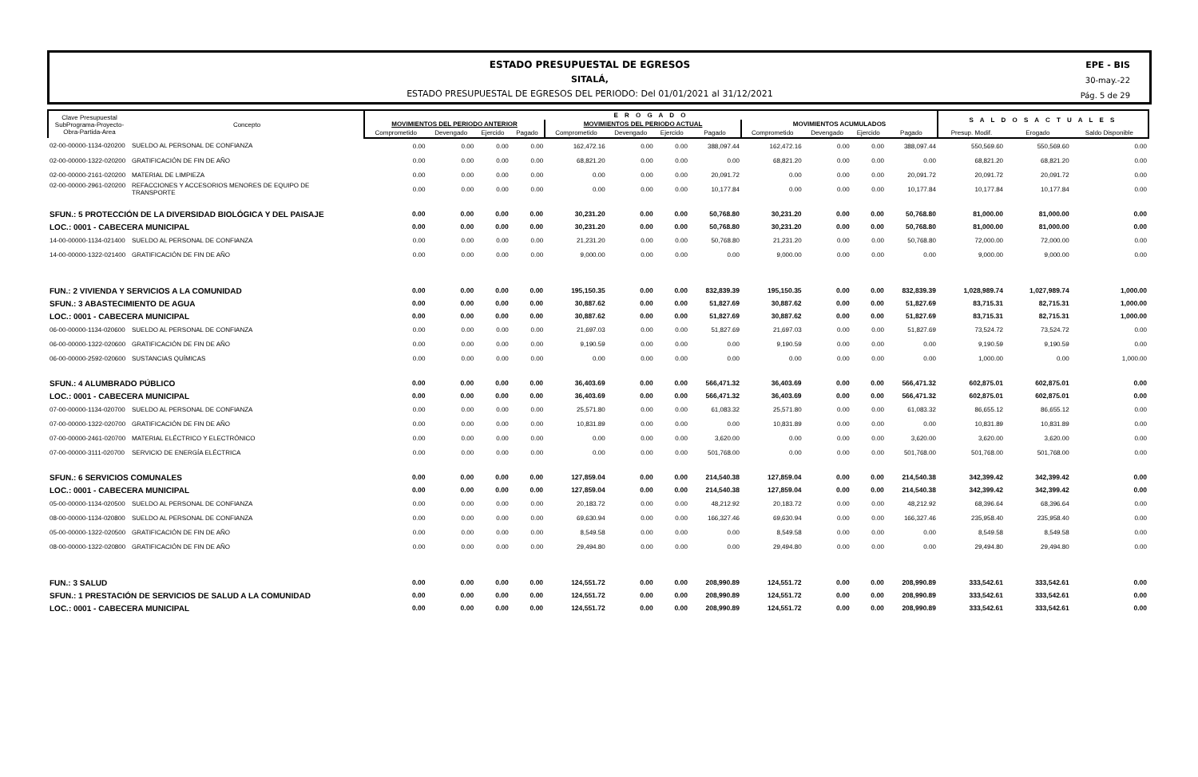ESTADO PRESUPUESTAL DE EGRESOS
SITALÁ,
ESTADO PRESUPUESTAL DE EGRESOS DEL PERIODO: Del 01/01/2021 al 31/12/2021
EPE - BIS
30-may.-22
Pág. 5 de 29
| Clave Presupuestal SubPrograma-Proyecto- Obra-Partida-Area | Concepto | E R O G A D O | | | | | | | | | | | | S A L D O S A C T U A L E S | | |
| --- | --- | --- | --- | --- | --- | --- | --- | --- | --- | --- | --- | --- | --- | --- | --- | --- |
| | | MOVIMIENTOS DEL PERIODO ANTERIOR | | | | MOVIMIENTOS DEL PERIODO ACTUAL | | | | MOVIMIENTOS ACUMULADOS | | | | | | |
| | | Comprometido | Devengado | Ejercido | Pagado | Comprometido | Devengado | Ejercido | Pagado | Comprometido | Devengado | Ejercido | Pagado | Presup. Modif. | Erogado | Saldo Disponible |
| 02-00-00000-1134-020200 | SUELDO AL PERSONAL DE CONFIANZA | 0.00 | 0.00 | 0.00 | 0.00 | 162,472.16 | 0.00 | 0.00 | 388,097.44 | 162,472.16 | 0.00 | 0.00 | 388,097.44 | 550,569.60 | 550,569.60 | 0.00 |
| 02-00-00000-1322-020200 | GRATIFICACIÓN DE FIN DE AÑO | 0.00 | 0.00 | 0.00 | 0.00 | 68,821.20 | 0.00 | 0.00 | 0.00 | 68,821.20 | 0.00 | 0.00 | 0.00 | 68,821.20 | 68,821.20 | 0.00 |
| 02-00-00000-2161-020200 | MATERIAL DE LIMPIEZA | 0.00 | 0.00 | 0.00 | 0.00 | 0.00 | 0.00 | 0.00 | 20,091.72 | 0.00 | 0.00 | 0.00 | 20,091.72 | 20,091.72 | 20,091.72 | 0.00 |
| 02-00-00000-2961-020200 | REFACCIONES Y ACCESORIOS MENORES DE EQUIPO DE TRANSPORTE | 0.00 | 0.00 | 0.00 | 0.00 | 0.00 | 0.00 | 0.00 | 10,177.84 | 0.00 | 0.00 | 0.00 | 10,177.84 | 10,177.84 | 10,177.84 | 0.00 |
| SFUN.: 5 PROTECCIÓN DE LA DIVERSIDAD BIOLÓGICA Y DEL PAISAJE | | 0.00 | 0.00 | 0.00 | 0.00 | 30,231.20 | 0.00 | 0.00 | 50,768.80 | 30,231.20 | 0.00 | 0.00 | 50,768.80 | 81,000.00 | 81,000.00 | 0.00 |
| LOC.: 0001 - CABECERA MUNICIPAL | | 0.00 | 0.00 | 0.00 | 0.00 | 30,231.20 | 0.00 | 0.00 | 50,768.80 | 30,231.20 | 0.00 | 0.00 | 50,768.80 | 81,000.00 | 81,000.00 | 0.00 |
| 14-00-00000-1134-021400 | SUELDO AL PERSONAL DE CONFIANZA | 0.00 | 0.00 | 0.00 | 0.00 | 21,231.20 | 0.00 | 0.00 | 50,768.80 | 21,231.20 | 0.00 | 0.00 | 50,768.80 | 72,000.00 | 72,000.00 | 0.00 |
| 14-00-00000-1322-021400 | GRATIFICACIÓN DE FIN DE AÑO | 0.00 | 0.00 | 0.00 | 0.00 | 9,000.00 | 0.00 | 0.00 | 0.00 | 9,000.00 | 0.00 | 0.00 | 0.00 | 9,000.00 | 9,000.00 | 0.00 |
| FUN.: 2 VIVIENDA Y SERVICIOS A LA COMUNIDAD | | 0.00 | 0.00 | 0.00 | 0.00 | 195,150.35 | 0.00 | 0.00 | 832,839.39 | 195,150.35 | 0.00 | 0.00 | 832,839.39 | 1,028,989.74 | 1,027,989.74 | 1,000.00 |
| SFUN.: 3 ABASTECIMIENTO DE AGUA | | 0.00 | 0.00 | 0.00 | 0.00 | 30,887.62 | 0.00 | 0.00 | 51,827.69 | 30,887.62 | 0.00 | 0.00 | 51,827.69 | 83,715.31 | 82,715.31 | 1,000.00 |
| LOC.: 0001 - CABECERA MUNICIPAL | | 0.00 | 0.00 | 0.00 | 0.00 | 30,887.62 | 0.00 | 0.00 | 51,827.69 | 30,887.62 | 0.00 | 0.00 | 51,827.69 | 83,715.31 | 82,715.31 | 1,000.00 |
| 06-00-00000-1134-020600 | SUELDO AL PERSONAL DE CONFIANZA | 0.00 | 0.00 | 0.00 | 0.00 | 21,697.03 | 0.00 | 0.00 | 51,827.69 | 21,697.03 | 0.00 | 0.00 | 51,827.69 | 73,524.72 | 73,524.72 | 0.00 |
| 06-00-00000-1322-020600 | GRATIFICACIÓN DE FIN DE AÑO | 0.00 | 0.00 | 0.00 | 0.00 | 9,190.59 | 0.00 | 0.00 | 0.00 | 9,190.59 | 0.00 | 0.00 | 0.00 | 9,190.59 | 9,190.59 | 0.00 |
| 06-00-00000-2592-020600 | SUSTANCIAS QUÍMICAS | 0.00 | 0.00 | 0.00 | 0.00 | 0.00 | 0.00 | 0.00 | 0.00 | 0.00 | 0.00 | 0.00 | 0.00 | 1,000.00 | 0.00 | 1,000.00 |
| SFUN.: 4 ALUMBRADO PÚBLICO | | 0.00 | 0.00 | 0.00 | 0.00 | 36,403.69 | 0.00 | 0.00 | 566,471.32 | 36,403.69 | 0.00 | 0.00 | 566,471.32 | 602,875.01 | 602,875.01 | 0.00 |
| LOC.: 0001 - CABECERA MUNICIPAL | | 0.00 | 0.00 | 0.00 | 0.00 | 36,403.69 | 0.00 | 0.00 | 566,471.32 | 36,403.69 | 0.00 | 0.00 | 566,471.32 | 602,875.01 | 602,875.01 | 0.00 |
| 07-00-00000-1134-020700 | SUELDO AL PERSONAL DE CONFIANZA | 0.00 | 0.00 | 0.00 | 0.00 | 25,571.80 | 0.00 | 0.00 | 61,083.32 | 25,571.80 | 0.00 | 0.00 | 61,083.32 | 86,655.12 | 86,655.12 | 0.00 |
| 07-00-00000-1322-020700 | GRATIFICACIÓN DE FIN DE AÑO | 0.00 | 0.00 | 0.00 | 0.00 | 10,831.89 | 0.00 | 0.00 | 0.00 | 10,831.89 | 0.00 | 0.00 | 0.00 | 10,831.89 | 10,831.89 | 0.00 |
| 07-00-00000-2461-020700 | MATERIAL ELÉCTRICO Y ELECTRÓNICO | 0.00 | 0.00 | 0.00 | 0.00 | 0.00 | 0.00 | 0.00 | 3,620.00 | 0.00 | 0.00 | 0.00 | 3,620.00 | 3,620.00 | 3,620.00 | 0.00 |
| 07-00-00000-3111-020700 | SERVICIO DE ENERGÍA ELÉCTRICA | 0.00 | 0.00 | 0.00 | 0.00 | 0.00 | 0.00 | 0.00 | 501,768.00 | 0.00 | 0.00 | 0.00 | 501,768.00 | 501,768.00 | 501,768.00 | 0.00 |
| SFUN.: 6 SERVICIOS COMUNALES | | 0.00 | 0.00 | 0.00 | 0.00 | 127,859.04 | 0.00 | 0.00 | 214,540.38 | 127,859.04 | 0.00 | 0.00 | 214,540.38 | 342,399.42 | 342,399.42 | 0.00 |
| LOC.: 0001 - CABECERA MUNICIPAL | | 0.00 | 0.00 | 0.00 | 0.00 | 127,859.04 | 0.00 | 0.00 | 214,540.38 | 127,859.04 | 0.00 | 0.00 | 214,540.38 | 342,399.42 | 342,399.42 | 0.00 |
| 05-00-00000-1134-020500 | SUELDO AL PERSONAL DE CONFIANZA | 0.00 | 0.00 | 0.00 | 0.00 | 20,183.72 | 0.00 | 0.00 | 48,212.92 | 20,183.72 | 0.00 | 0.00 | 48,212.92 | 68,396.64 | 68,396.64 | 0.00 |
| 08-00-00000-1134-020800 | SUELDO AL PERSONAL DE CONFIANZA | 0.00 | 0.00 | 0.00 | 0.00 | 69,630.94 | 0.00 | 0.00 | 166,327.46 | 69,630.94 | 0.00 | 0.00 | 166,327.46 | 235,958.40 | 235,958.40 | 0.00 |
| 05-00-00000-1322-020500 | GRATIFICACIÓN DE FIN DE AÑO | 0.00 | 0.00 | 0.00 | 0.00 | 8,549.58 | 0.00 | 0.00 | 0.00 | 8,549.58 | 0.00 | 0.00 | 0.00 | 8,549.58 | 8,549.58 | 0.00 |
| 08-00-00000-1322-020800 | GRATIFICACIÓN DE FIN DE AÑO | 0.00 | 0.00 | 0.00 | 0.00 | 29,494.80 | 0.00 | 0.00 | 0.00 | 29,494.80 | 0.00 | 0.00 | 0.00 | 29,494.80 | 29,494.80 | 0.00 |
| FUN.: 3 SALUD | | 0.00 | 0.00 | 0.00 | 0.00 | 124,551.72 | 0.00 | 0.00 | 208,990.89 | 124,551.72 | 0.00 | 0.00 | 208,990.89 | 333,542.61 | 333,542.61 | 0.00 |
| SFUN.: 1 PRESTACIÓN DE SERVICIOS DE SALUD A LA COMUNIDAD | | 0.00 | 0.00 | 0.00 | 0.00 | 124,551.72 | 0.00 | 0.00 | 208,990.89 | 124,551.72 | 0.00 | 0.00 | 208,990.89 | 333,542.61 | 333,542.61 | 0.00 |
| LOC.: 0001 - CABECERA MUNICIPAL | | 0.00 | 0.00 | 0.00 | 0.00 | 124,551.72 | 0.00 | 0.00 | 208,990.89 | 124,551.72 | 0.00 | 0.00 | 208,990.89 | 333,542.61 | 333,542.61 | 0.00 |